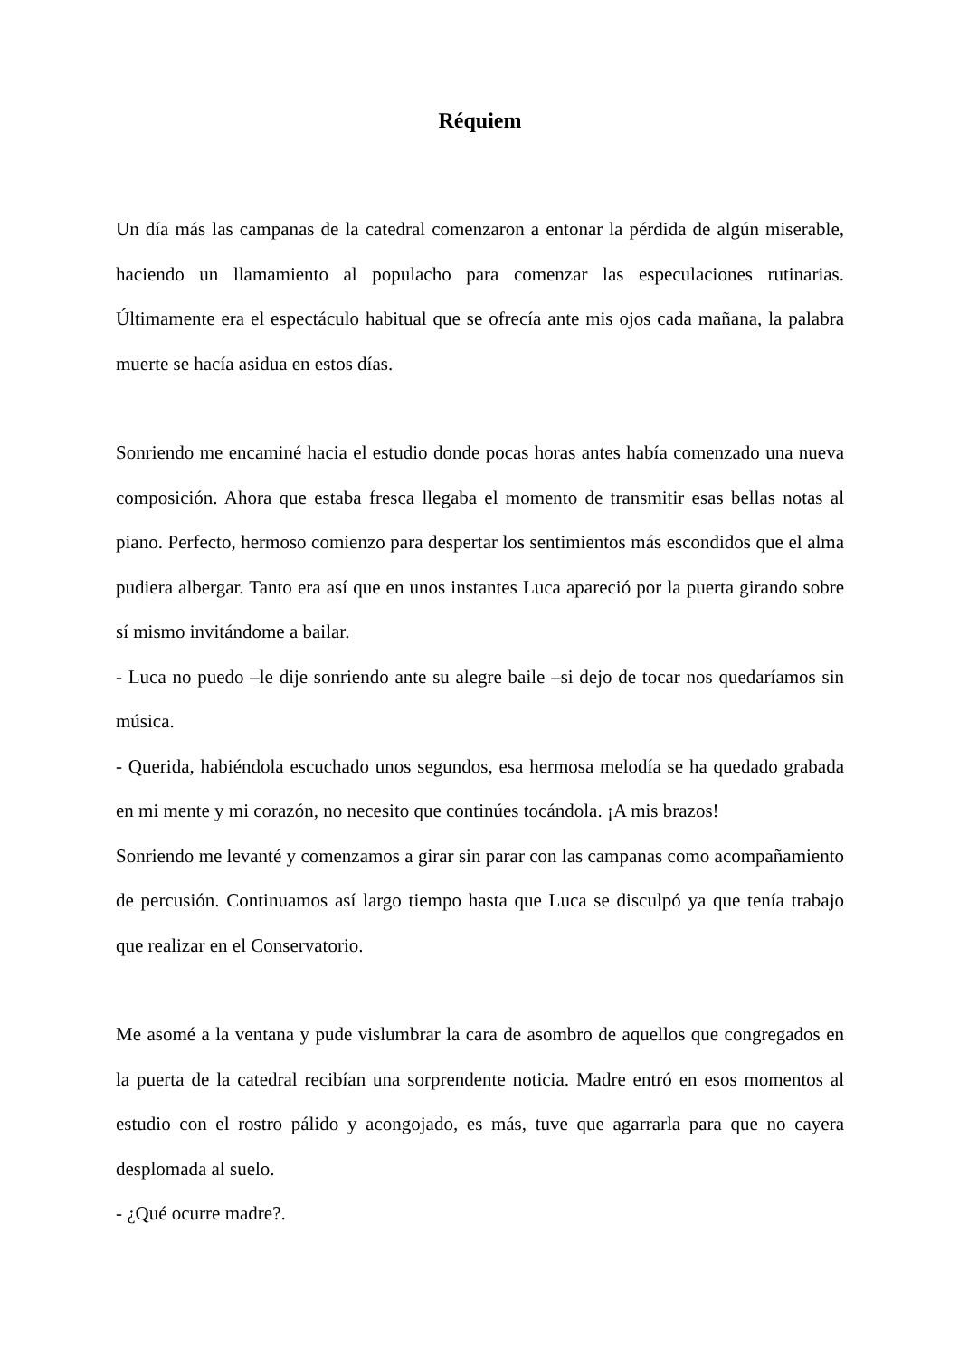Réquiem
Un día más las campanas de la catedral comenzaron a entonar la pérdida de algún miserable, haciendo un llamamiento al populacho para comenzar las especulaciones rutinarias. Últimamente era el espectáculo habitual que se ofrecía ante mis ojos cada mañana, la palabra muerte se hacía asidua en estos días.
Sonriendo me encaminé hacia el estudio donde pocas horas antes había comenzado una nueva composición. Ahora que estaba fresca llegaba el momento de transmitir esas bellas notas al piano. Perfecto, hermoso comienzo para despertar los sentimientos más escondidos que el alma pudiera albergar. Tanto era así que en unos instantes Luca apareció por la puerta girando sobre sí mismo invitándome a bailar.
- Luca no puedo –le dije sonriendo ante su alegre baile –si dejo de tocar nos quedaríamos sin música.
- Querida, habiéndola escuchado unos segundos, esa hermosa melodía se ha quedado grabada en mi mente y mi corazón, no necesito que continúes tocándola. ¡A mis brazos!
Sonriendo me levanté y comenzamos a girar sin parar con las campanas como acompañamiento de percusión. Continuamos así largo tiempo hasta que Luca se disculpó ya que tenía trabajo que realizar en el Conservatorio.
Me asomé a la ventana y pude vislumbrar la cara de asombro de aquellos que congregados en la puerta de la catedral recibían una sorprendente noticia. Madre entró en esos momentos al estudio con el rostro pálido y acongojado, es más, tuve que agarrarla para que no cayera desplomada al suelo.
- ¿Qué ocurre madre?.